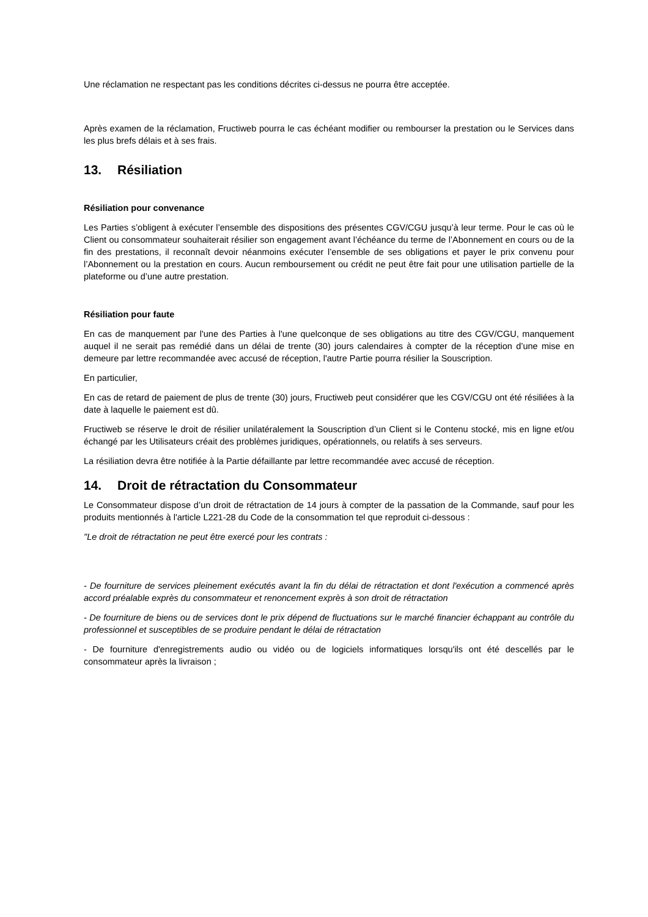Une réclamation ne respectant pas les conditions décrites ci-dessus ne pourra être acceptée.
Après examen de la réclamation, Fructiweb pourra le cas échéant modifier ou rembourser la prestation ou le Services dans les plus brefs délais et à ses frais.
13. Résiliation
Résiliation pour convenance
Les Parties s’obligent à exécuter l’ensemble des dispositions des présentes CGV/CGU jusqu’à leur terme. Pour le cas où le Client ou consommateur souhaiterait résilier son engagement avant l’échéance du terme de l’Abonnement en cours ou de la fin des prestations, il reconnaît devoir néanmoins exécuter l’ensemble de ses obligations et payer le prix convenu pour l’Abonnement ou la prestation en cours. Aucun remboursement ou crédit ne peut être fait pour une utilisation partielle de la plateforme ou d’une autre prestation.
Résiliation pour faute
En cas de manquement par l'une des Parties à l'une quelconque de ses obligations au titre des CGV/CGU, manquement auquel il ne serait pas remédié dans un délai de trente (30) jours calendaires à compter de la réception d’une mise en demeure par lettre recommandée avec accusé de réception, l'autre Partie pourra résilier la Souscription.
En particulier,
En cas de retard de paiement de plus de trente (30) jours, Fructiweb peut considérer que les CGV/CGU ont été résiliées à la date à laquelle le paiement est dû.
Fructiweb se réserve le droit de résilier unilatéralement la Souscription d’un Client si le Contenu stocké, mis en ligne et/ou échangé par les Utilisateurs créait des problèmes juridiques, opérationnels, ou relatifs à ses serveurs.
La résiliation devra être notifiée à la Partie défaillante par lettre recommandée avec accusé de réception.
14. Droit de rétractation du Consommateur
Le Consommateur dispose d’un droit de rétractation de 14 jours à compter de la passation de la Commande, sauf pour les produits mentionnés à l'article L221-28 du Code de la consommation tel que reproduit ci-dessous :
"Le droit de rétractation ne peut être exercé pour les contrats :
- De fourniture de services pleinement exécutés avant la fin du délai de rétractation et dont l'exécution a commencé après accord préalable exprès du consommateur et renoncement exprès à son droit de rétractation
- De fourniture de biens ou de services dont le prix dépend de fluctuations sur le marché financier échappant au contrôle du professionnel et susceptibles de se produire pendant le délai de rétractation
- De fourniture d'enregistrements audio ou vidéo ou de logiciels informatiques lorsqu'ils ont été descellés par le consommateur après la livraison ;